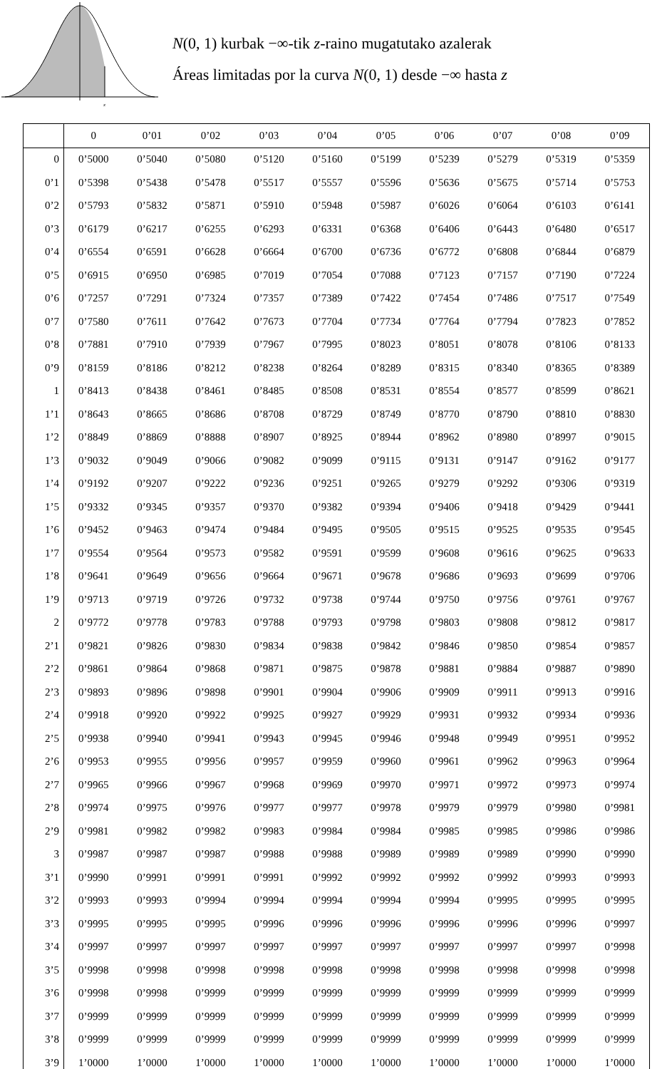z
N(0, 1) kurbak −∞-tik z-raino mugatutako azalerak
Áreas limitadas por la curva N(0, 1) desde −∞ hasta z
| | 0 | 0’01 | 0’02 | 0’03 | 0’04 | 0’05 | 0’06 | 0’07 | 0’08 | 0’09 |
| --- | --- | --- | --- | --- | --- | --- | --- | --- | --- | --- |
| 0 | 0’5000 | 0’5040 | 0’5080 | 0’5120 | 0’5160 | 0’5199 | 0’5239 | 0’5279 | 0’5319 | 0’5359 |
| 0’1 | 0’5398 | 0’5438 | 0’5478 | 0’5517 | 0’5557 | 0’5596 | 0’5636 | 0’5675 | 0’5714 | 0’5753 |
| 0’2 | 0’5793 | 0’5832 | 0’5871 | 0’5910 | 0’5948 | 0’5987 | 0’6026 | 0’6064 | 0’6103 | 0’6141 |
| 0’3 | 0’6179 | 0’6217 | 0’6255 | 0’6293 | 0’6331 | 0’6368 | 0’6406 | 0’6443 | 0’6480 | 0’6517 |
| 0’4 | 0’6554 | 0’6591 | 0’6628 | 0’6664 | 0’6700 | 0’6736 | 0’6772 | 0’6808 | 0’6844 | 0’6879 |
| 0’5 | 0’6915 | 0’6950 | 0’6985 | 0’7019 | 0’7054 | 0’7088 | 0’7123 | 0’7157 | 0’7190 | 0’7224 |
| 0’6 | 0’7257 | 0’7291 | 0’7324 | 0’7357 | 0’7389 | 0’7422 | 0’7454 | 0’7486 | 0’7517 | 0’7549 |
| 0’7 | 0’7580 | 0’7611 | 0’7642 | 0’7673 | 0’7704 | 0’7734 | 0’7764 | 0’7794 | 0’7823 | 0’7852 |
| 0’8 | 0’7881 | 0’7910 | 0’7939 | 0’7967 | 0’7995 | 0’8023 | 0’8051 | 0’8078 | 0’8106 | 0’8133 |
| 0’9 | 0’8159 | 0’8186 | 0’8212 | 0’8238 | 0’8264 | 0’8289 | 0’8315 | 0’8340 | 0’8365 | 0’8389 |
| 1 | 0’8413 | 0’8438 | 0’8461 | 0’8485 | 0’8508 | 0’8531 | 0’8554 | 0’8577 | 0’8599 | 0’8621 |
| 1’1 | 0’8643 | 0’8665 | 0’8686 | 0’8708 | 0’8729 | 0’8749 | 0’8770 | 0’8790 | 0’8810 | 0’8830 |
| 1’2 | 0’8849 | 0’8869 | 0’8888 | 0’8907 | 0’8925 | 0’8944 | 0’8962 | 0’8980 | 0’8997 | 0’9015 |
| 1’3 | 0’9032 | 0’9049 | 0’9066 | 0’9082 | 0’9099 | 0’9115 | 0’9131 | 0’9147 | 0’9162 | 0’9177 |
| 1’4 | 0’9192 | 0’9207 | 0’9222 | 0’9236 | 0’9251 | 0’9265 | 0’9279 | 0’9292 | 0’9306 | 0’9319 |
| 1’5 | 0’9332 | 0’9345 | 0’9357 | 0’9370 | 0’9382 | 0’9394 | 0’9406 | 0’9418 | 0’9429 | 0’9441 |
| 1’6 | 0’9452 | 0’9463 | 0’9474 | 0’9484 | 0’9495 | 0’9505 | 0’9515 | 0’9525 | 0’9535 | 0’9545 |
| 1’7 | 0’9554 | 0’9564 | 0’9573 | 0’9582 | 0’9591 | 0’9599 | 0’9608 | 0’9616 | 0’9625 | 0’9633 |
| 1’8 | 0’9641 | 0’9649 | 0’9656 | 0’9664 | 0’9671 | 0’9678 | 0’9686 | 0’9693 | 0’9699 | 0’9706 |
| 1’9 | 0’9713 | 0’9719 | 0’9726 | 0’9732 | 0’9738 | 0’9744 | 0’9750 | 0’9756 | 0’9761 | 0’9767 |
| 2 | 0’9772 | 0’9778 | 0’9783 | 0’9788 | 0’9793 | 0’9798 | 0’9803 | 0’9808 | 0’9812 | 0’9817 |
| 2’1 | 0’9821 | 0’9826 | 0’9830 | 0’9834 | 0’9838 | 0’9842 | 0’9846 | 0’9850 | 0’9854 | 0’9857 |
| 2’2 | 0’9861 | 0’9864 | 0’9868 | 0’9871 | 0’9875 | 0’9878 | 0’9881 | 0’9884 | 0’9887 | 0’9890 |
| 2’3 | 0’9893 | 0’9896 | 0’9898 | 0’9901 | 0’9904 | 0’9906 | 0’9909 | 0’9911 | 0’9913 | 0’9916 |
| 2’4 | 0’9918 | 0’9920 | 0’9922 | 0’9925 | 0’9927 | 0’9929 | 0’9931 | 0’9932 | 0’9934 | 0’9936 |
| 2’5 | 0’9938 | 0’9940 | 0’9941 | 0’9943 | 0’9945 | 0’9946 | 0’9948 | 0’9949 | 0’9951 | 0’9952 |
| 2’6 | 0’9953 | 0’9955 | 0’9956 | 0’9957 | 0’9959 | 0’9960 | 0’9961 | 0’9962 | 0’9963 | 0’9964 |
| 2’7 | 0’9965 | 0’9966 | 0’9967 | 0’9968 | 0’9969 | 0’9970 | 0’9971 | 0’9972 | 0’9973 | 0’9974 |
| 2’8 | 0’9974 | 0’9975 | 0’9976 | 0’9977 | 0’9977 | 0’9978 | 0’9979 | 0’9979 | 0’9980 | 0’9981 |
| 2’9 | 0’9981 | 0’9982 | 0’9982 | 0’9983 | 0’9984 | 0’9984 | 0’9985 | 0’9985 | 0’9986 | 0’9986 |
| 3 | 0’9987 | 0’9987 | 0’9987 | 0’9988 | 0’9988 | 0’9989 | 0’9989 | 0’9989 | 0’9990 | 0’9990 |
| 3’1 | 0’9990 | 0’9991 | 0’9991 | 0’9991 | 0’9992 | 0’9992 | 0’9992 | 0’9992 | 0’9993 | 0’9993 |
| 3’2 | 0’9993 | 0’9993 | 0’9994 | 0’9994 | 0’9994 | 0’9994 | 0’9994 | 0’9995 | 0’9995 | 0’9995 |
| 3’3 | 0’9995 | 0’9995 | 0’9995 | 0’9996 | 0’9996 | 0’9996 | 0’9996 | 0’9996 | 0’9996 | 0’9997 |
| 3’4 | 0’9997 | 0’9997 | 0’9997 | 0’9997 | 0’9997 | 0’9997 | 0’9997 | 0’9997 | 0’9997 | 0’9998 |
| 3’5 | 0’9998 | 0’9998 | 0’9998 | 0’9998 | 0’9998 | 0’9998 | 0’9998 | 0’9998 | 0’9998 | 0’9998 |
| 3’6 | 0’9998 | 0’9998 | 0’9999 | 0’9999 | 0’9999 | 0’9999 | 0’9999 | 0’9999 | 0’9999 | 0’9999 |
| 3’7 | 0’9999 | 0’9999 | 0’9999 | 0’9999 | 0’9999 | 0’9999 | 0’9999 | 0’9999 | 0’9999 | 0’9999 |
| 3’8 | 0’9999 | 0’9999 | 0’9999 | 0’9999 | 0’9999 | 0’9999 | 0’9999 | 0’9999 | 0’9999 | 0’9999 |
| 3’9 | 1’0000 | 1’0000 | 1’0000 | 1’0000 | 1’0000 | 1’0000 | 1’0000 | 1’0000 | 1’0000 | 1’0000 |